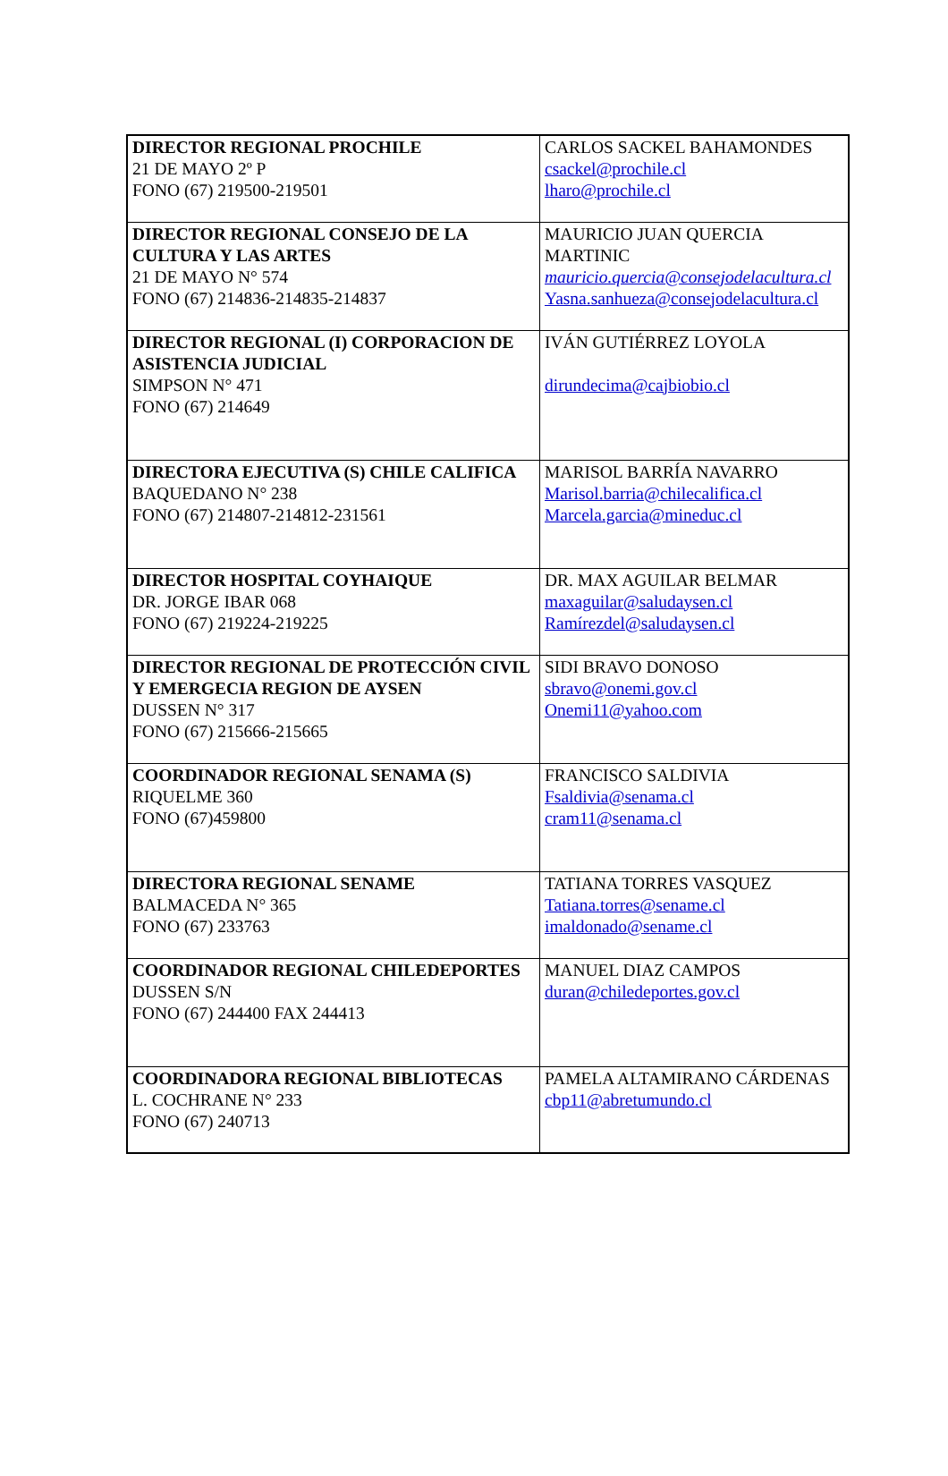| DIRECTOR REGIONAL PROCHILE 21 DE MAYO 2º P FONO (67) 219500-219501 | CARLOS SACKEL BAHAMONDES csackel@prochile.cl lharo@prochile.cl |
| DIRECTOR REGIONAL CONSEJO DE LA CULTURA Y LAS ARTES 21 DE MAYO N° 574 FONO (67) 214836-214835-214837 | MAURICIO JUAN QUERCIA MARTINIC mauricio.quercia@consejodelacultura.cl Yasna.sanhueza@consejodelacultura.cl |
| DIRECTOR REGIONAL (I) CORPORACION DE ASISTENCIA JUDICIAL SIMPSON N° 471 FONO (67) 214649 | IVÁN GUTIÉRREZ LOYOLA dirundecima@cajbiobio.cl |
| DIRECTORA EJECUTIVA (S) CHILE CALIFICA BAQUEDANO N° 238 FONO (67) 214807-214812-231561 | MARISOL BARRÍA NAVARRO Marisol.barria@chilecalifica.cl Marcela.garcia@mineduc.cl |
| DIRECTOR HOSPITAL COYHAIQUE DR. JORGE IBAR 068 FONO (67) 219224-219225 | DR. MAX AGUILAR BELMAR maxaguilar@saludaysen.cl Ramírezdel@saludaysen.cl |
| DIRECTOR REGIONAL DE PROTECCIÓN CIVIL Y EMERGECIA REGION DE AYSEN DUSSEN N° 317 FONO (67) 215666-215665 | SIDI BRAVO DONOSO sbravo@onemi.gov.cl Onemi11@yahoo.com |
| COORDINADOR REGIONAL SENAMA (S) RIQUELME 360 FONO (67)459800 | FRANCISCO SALDIVIA Fsaldivia@senama.cl cram11@senama.cl |
| DIRECTORA REGIONAL SENAME BALMACEDA N° 365 FONO (67) 233763 | TATIANA TORRES VASQUEZ Tatiana.torres@sename.cl imaldonado@sename.cl |
| COORDINADOR REGIONAL CHILEDEPORTES DUSSEN S/N FONO (67) 244400 FAX 244413 | MANUEL DIAZ CAMPOS duran@chiledeportes.gov.cl |
| COORDINADORA REGIONAL BIBLIOTECAS L. COCHRANE N° 233 FONO (67) 240713 | PAMELA ALTAMIRANO CÁRDENAS cbp11@abretumundo.cl |